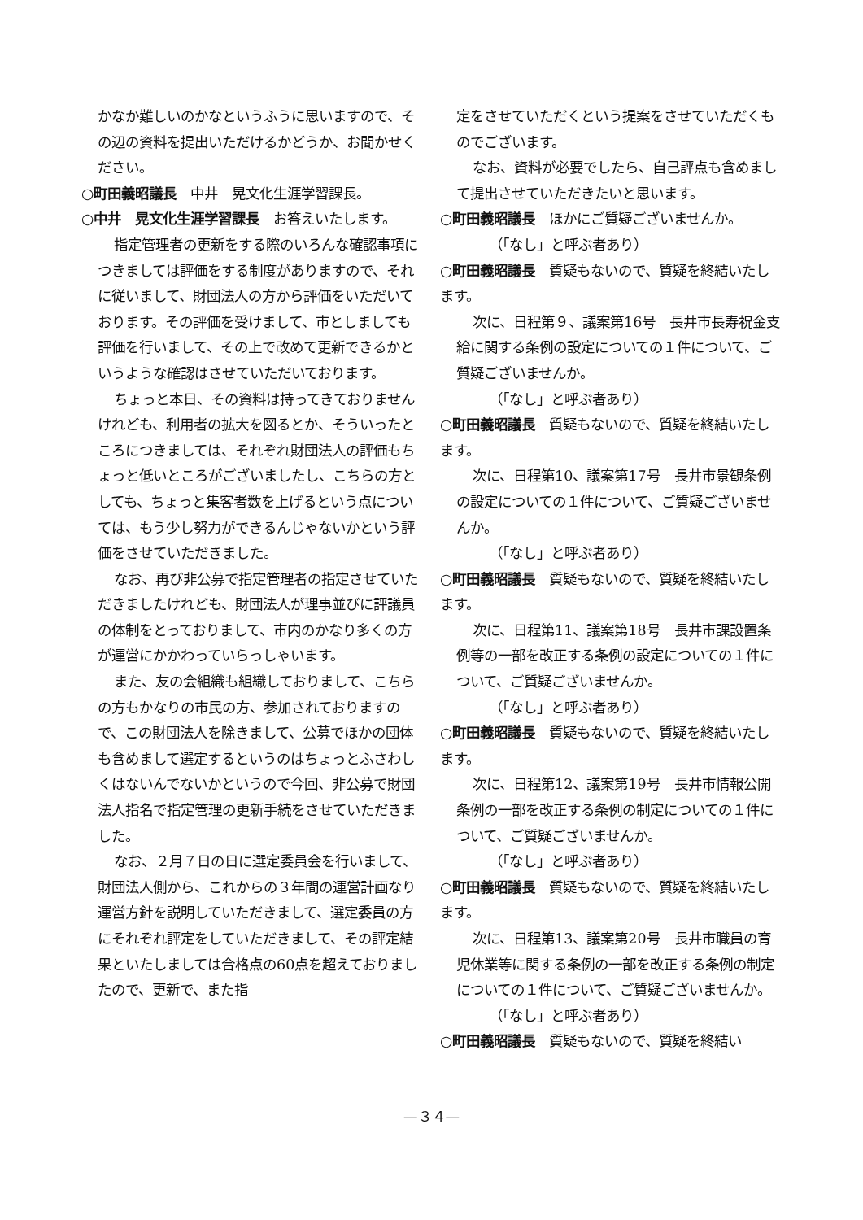かなか難しいのかなというふうに思いますので、その辺の資料を提出いただけるかどうか、お聞かせください。
○町田義昭議長　中井　晃文化生涯学習課長。
○中井　晃文化生涯学習課長　お答えいたします。
指定管理者の更新をする際のいろんな確認事項につきましては評価をする制度がありますので、それに従いまして、財団法人の方から評価をいただいております。その評価を受けまして、市としましても評価を行いまして、その上で改めて更新できるかというような確認はさせていただいております。
ちょっと本日、その資料は持ってきておりませんけれども、利用者の拡大を図るとか、そういったところにつきましては、それぞれ財団法人の評価もちょっと低いところがございましたし、こちらの方としても、ちょっと集客者数を上げるという点については、もう少し努力ができるんじゃないかという評価をさせていただきました。
なお、再び非公募で指定管理者の指定させていただきましたけれども、財団法人が理事並びに評議員の体制をとっておりまして、市内のかなり多くの方が運営にかかわっていらっしゃいます。
また、友の会組織も組織しておりまして、こちらの方もかなりの市民の方、参加されておりますので、この財団法人を除きまして、公募でほかの団体も含めまして選定するというのはちょっとふさわしくはないんでないかというので今回、非公募で財団法人指名で指定管理の更新手続をさせていただきました。
なお、２月７日の日に選定委員会を行いまして、財団法人側から、これからの３年間の運営計画なり運営方針を説明していただきまして、選定委員の方にそれぞれ評定をしていただきまして、その評定結果といたしましては合格点の60点を超えておりましたので、更新で、また指
定をさせていただくという提案をさせていただくものでございます。
なお、資料が必要でしたら、自己評点も含めまして提出させていただきたいと思います。
○町田義昭議長　ほかにご質疑ございませんか。
（「なし」と呼ぶ者あり）
○町田義昭議長　質疑もないので、質疑を終結いたします。
次に、日程第９、議案第16号　長井市長寿祝金支給に関する条例の設定についての１件について、ご質疑ございませんか。
（「なし」と呼ぶ者あり）
○町田義昭議長　質疑もないので、質疑を終結いたします。
次に、日程第10、議案第17号　長井市景観条例の設定についての１件について、ご質疑ございませんか。
（「なし」と呼ぶ者あり）
○町田義昭議長　質疑もないので、質疑を終結いたします。
次に、日程第11、議案第18号　長井市課設置条例等の一部を改正する条例の設定についての１件について、ご質疑ございませんか。
（「なし」と呼ぶ者あり）
○町田義昭議長　質疑もないので、質疑を終結いたします。
次に、日程第12、議案第19号　長井市情報公開条例の一部を改正する条例の制定についての１件について、ご質疑ございませんか。
（「なし」と呼ぶ者あり）
○町田義昭議長　質疑もないので、質疑を終結いたします。
次に、日程第13、議案第20号　長井市職員の育児休業等に関する条例の一部を改正する条例の制定についての１件について、ご質疑ございませんか。
（「なし」と呼ぶ者あり）
○町田義昭議長　質疑もないので、質疑を終結い
—３４—